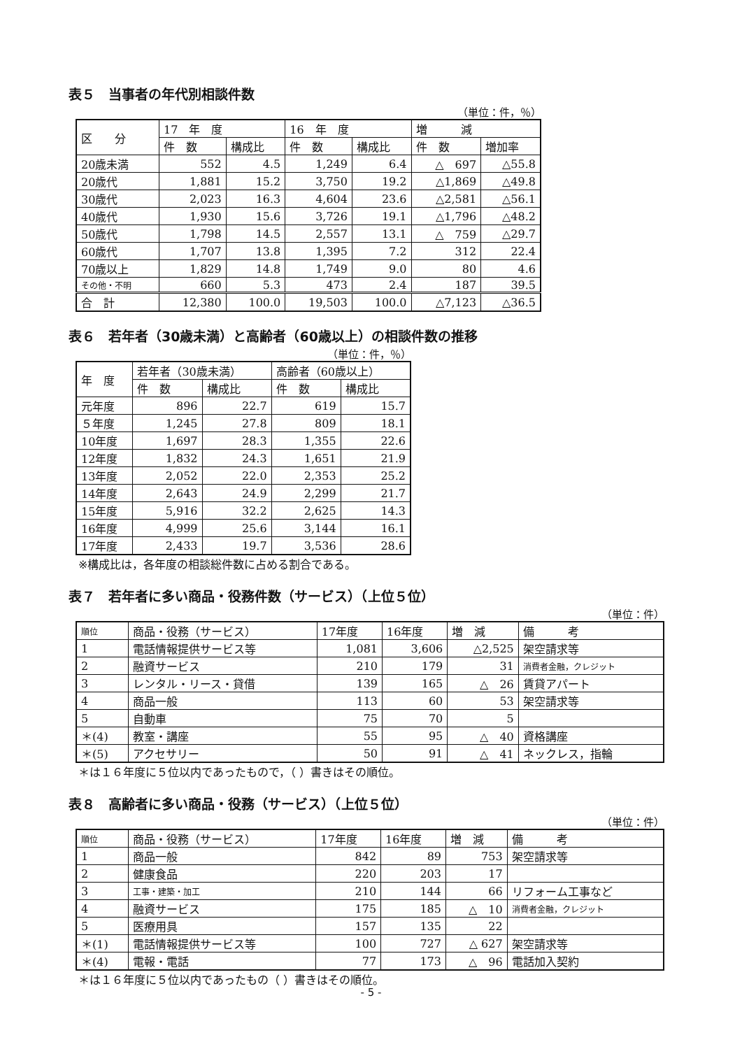表５　当事者の年代別相談件数
（単位：件，％）
| 区 分 | 17 年 度 | | 16 年 度 | | 増 減 | |
| --- | --- | --- | --- | --- | --- | --- |
| | 件 数 | 構成比 | 件 数 | 構成比 | 件 数 | 増加率 |
| 20歳未満 | 552 | 4.5 | 1,249 | 6.4 | △ 697 | △55.8 |
| 20歳代 | 1,881 | 15.2 | 3,750 | 19.2 | △1,869 | △49.8 |
| 30歳代 | 2,023 | 16.3 | 4,604 | 23.6 | △2,581 | △56.1 |
| 40歳代 | 1,930 | 15.6 | 3,726 | 19.1 | △1,796 | △48.2 |
| 50歳代 | 1,798 | 14.5 | 2,557 | 13.1 | △ 759 | △29.7 |
| 60歳代 | 1,707 | 13.8 | 1,395 | 7.2 | 312 | 22.4 |
| 70歳以上 | 1,829 | 14.8 | 1,749 | 9.0 | 80 | 4.6 |
| その他・不明 | 660 | 5.3 | 473 | 2.4 | 187 | 39.5 |
| 合 計 | 12,380 | 100.0 | 19,503 | 100.0 | △7,123 | △36.5 |
表６　若年者（30歳未満）と高齢者（60歳以上）の相談件数の推移
（単位：件，％）
| 年 度 | 若年者（30歳未満） | | 高齢者（60歳以上） | |
| --- | --- | --- | --- | --- |
| | 件 数 | 構成比 | 件 数 | 構成比 |
| 元年度 | 896 | 22.7 | 619 | 15.7 |
| ５年度 | 1,245 | 27.8 | 809 | 18.1 |
| 10年度 | 1,697 | 28.3 | 1,355 | 22.6 |
| 12年度 | 1,832 | 24.3 | 1,651 | 21.9 |
| 13年度 | 2,052 | 22.0 | 2,353 | 25.2 |
| 14年度 | 2,643 | 24.9 | 2,299 | 21.7 |
| 15年度 | 5,916 | 32.2 | 2,625 | 14.3 |
| 16年度 | 4,999 | 25.6 | 3,144 | 16.1 |
| 17年度 | 2,433 | 19.7 | 3,536 | 28.6 |
※構成比は，各年度の相談総件数に占める割合である。
表７　若年者に多い商品・役務件数（サービス）（上位５位）
（単位：件）
| 順位 | 商品・役務（サービス） | 17年度 | 16年度 | 増 減 | 備 考 |
| --- | --- | --- | --- | --- | --- |
| 1 | 電話情報提供サービス等 | 1,081 | 3,606 | △2,525 | 架空請求等 |
| 2 | 融資サービス | 210 | 179 | 31 | 消費者金融，クレジット |
| 3 | レンタル・リース・貸借 | 139 | 165 | △ 26 | 賃貸アパート |
| 4 | 商品一般 | 113 | 60 | 53 | 架空請求等 |
| 5 | 自動車 | 75 | 70 | 5 | |
| ＊(4) | 教室・講座 | 55 | 95 | △ 40 | 資格講座 |
| ＊(5) | アクセサリー | 50 | 91 | △ 41 | ネックレス，指輪 |
＊は１６年度に５位以内であったもので，（ ）書きはその順位。
表８　高齢者に多い商品・役務（サービス）（上位５位）
（単位：件）
| 順位 | 商品・役務（サービス） | 17年度 | 16年度 | 増 減 | 備 考 |
| --- | --- | --- | --- | --- | --- |
| 1 | 商品一般 | 842 | 89 | 753 | 架空請求等 |
| 2 | 健康食品 | 220 | 203 | 17 | |
| 3 | 工事・建築・加工 | 210 | 144 | 66 | リフォーム工事など |
| 4 | 融資サービス | 175 | 185 | △ 10 | 消費者金融，クレジット |
| 5 | 医療用具 | 157 | 135 | 22 | |
| ＊(1) | 電話情報提供サービス等 | 100 | 727 | △ 627 | 架空請求等 |
| ＊(4) | 電報・電話 | 77 | 173 | △ 96 | 電話加入契約 |
＊は１６年度に５位以内であったもの（ ）書きはその順位。
- 5 -